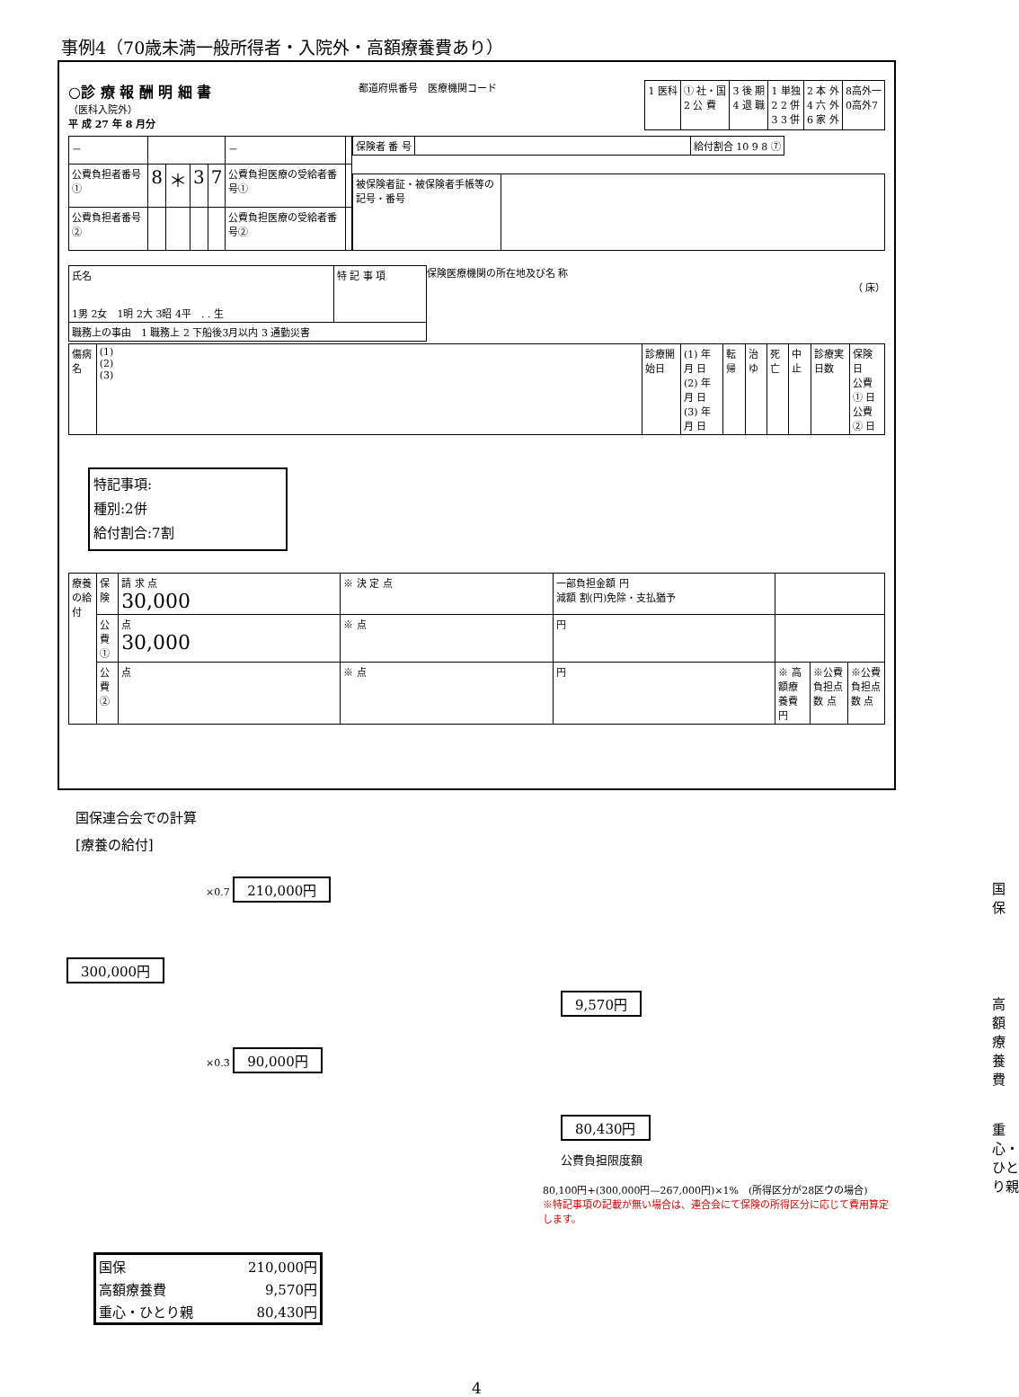事例4（70歳未満一般所得者・入院外・高額療養費あり）
○診 療 報 酬 明 細 書
（医科入院外）
平 成 27 年 8 月分
都道府県番号　医療機関コード
| 1 医科 | ① 社・国 2 公 費 | 3 後 期 4 退 職 | 1 単独 2 2 併 3 3 併 | 2 本 外 4 六 外 6 家 外 | 8高外一 0高外7 |
| － | | | | | － | |
| 公費負担者番号 ① | 8 | ＊ | 3 | 7 | 公費負担医療の受給者番号① | |
| 公費負担者番号 ② | | | | | 公費負担医療の受給者番号② | |
| 保険者 番 号 | | 給付割合 10 9 8 ⑦ |
| 被保険者証・被保険者手帳等の記号・番号 | |
| 氏名 1男 2女 1明 2大 3昭 4平 . . 生 | 特 記 事 項 |
| 職務上の事由 1 職務上 2 下船後3月以内 3 通勤災害 | |
保険医療機関の所在地及び名 称
（ 床）
| 傷病名 | (1) (2) (3) | 診療開始日 | (1) 年 月 日 (2) 年 月 日 (3) 年 月 日 | 転帰 | 治ゆ | 死亡 | 中止 | 診療実日数 | 保険 日 公費① 日 公費② 日 |
特記事項:
種別:2併
給付割合:7割
| 療養の給付 | 保険 | 請 求 点 30,000 | ※ 決 定 点 | 一部負担金額 円 減額 割(円)免除・支払猶予 | | | |
| | 公費① | 点 30,000 | ※ 点 | 円 | | | |
| | 公費② | 点 | ※ 点 | 円 | ※ 高額療養費 円 | ※公費負担点数 点 | ※公費負担点数 点 |
国保連合会での計算
[療養の給付]
×0.7 210,000円 国保
300,000円
9,570円 高額療養費
×0.3 90,000円
80,430円 重心・ひとり親
公費負担限度額
80,100円+(300,000円—267,000円)×1%　(所得区分が28区ウの場合)
※特記事項の記載が無い場合は、連合会にて保険の所得区分に応じて費用算定します。
| 国保 | 210,000円 |
| 高額療養費 | 9,570円 |
| 重心・ひとり親 | 80,430円 |
4